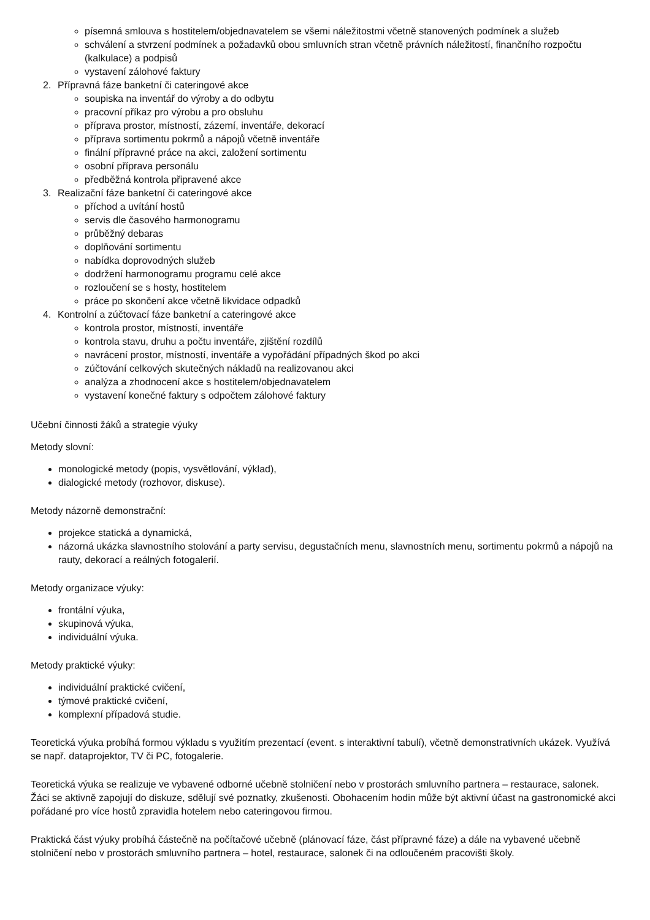písemná smlouva s hostitelem/objednavatelem se všemi náležitostmi včetně stanovených podmínek a služeb
schválení a stvrzení podmínek a požadavků obou smluvních stran včetně právních náležitostí, finančního rozpočtu (kalkulace) a podpisů
vystavení zálohové faktury
2. Přípravná fáze banketní či cateringové akce
soupiska na inventář do výroby a do odbytu
pracovní příkaz pro výrobu a pro obsluhu
příprava prostor, místností, zázemí, inventáře, dekorací
příprava sortimentu pokrmů a nápojů včetně inventáře
finální přípravné práce na akci, založení sortimentu
osobní příprava personálu
předběžná kontrola připravené akce
3. Realizační fáze banketní či cateringové akce
příchod a uvítání hostů
servis dle časového harmonogramu
průběžný debaras
doplňování sortimentu
nabídka doprovodných služeb
dodržení harmonogramu programu celé akce
rozloučení se s hosty, hostitelem
práce po skončení akce včetně likvidace odpadků
4. Kontrolní a zúčtovací fáze banketní a cateringové akce
kontrola prostor, místností, inventáře
kontrola stavu, druhu a počtu inventáře, zjištění rozdílů
navrácení prostor, místností, inventáře a vypořádání případných škod po akci
zúčtování celkových skutečných nákladů na realizovanou akci
analýza a zhodnocení akce s hostitelem/objednavatelem
vystavení konečné faktury s odpočtem zálohové faktury
Učební činnosti žáků a strategie výuky
Metody slovní:
monologické metody (popis, vysvětlování, výklad),
dialogické metody (rozhovor, diskuse).
Metody názorně demonstrační:
projekce statická a dynamická,
názorná ukázka slavnostního stolování a party servisu, degustačních menu, slavnostních menu, sortimentu pokrmů a nápojů na rauty, dekorací a reálných fotogalerií.
Metody organizace výuky:
frontální výuka,
skupinová výuka,
individuální výuka.
Metody praktické výuky:
individuální praktické cvičení,
týmové praktické cvičení,
komplexní případová studie.
Teoretická výuka probíhá formou výkladu s využitím prezentací (event. s interaktivní tabulí), včetně demonstrativních ukázek. Využívá se např. dataprojektor, TV či PC, fotogalerie.
Teoretická výuka se realizuje ve vybavené odborné učebně stolničení nebo v prostorách smluvního partnera – restaurace, salonek. Žáci se aktivně zapojují do diskuze, sdělují své poznatky, zkušenosti. Obohacením hodin může být aktivní účast na gastronomické akci pořádané pro více hostů zpravidla hotelem nebo cateringovou firmou.
Praktická část výuky probíhá částečně na počítačové učebně (plánovací fáze, část přípravné fáze) a dále na vybavené učebně stolničení nebo v prostorách smluvního partnera – hotel, restaurace, salonek či na odloučeném pracovišti školy.